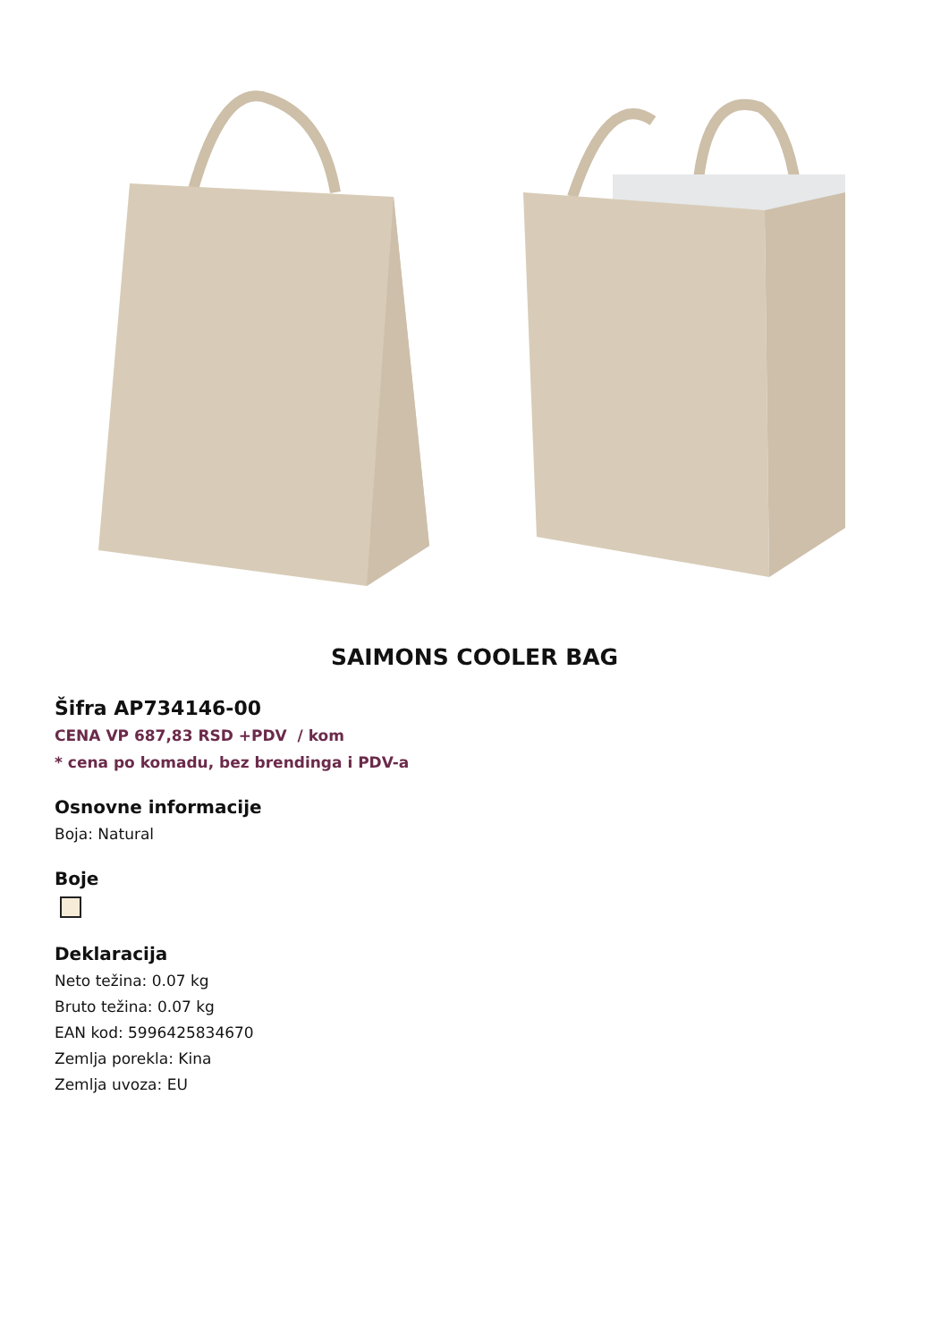SAIMONS COOLER BAG
Šifra AP734146-00
CENA VP 687,83 RSD +PDV / kom
* cena po komadu, bez brendinga i PDV-a
Osnovne informacije
Boja: Natural
Boje
Deklaracija
Neto težina: 0.07 kg
Bruto težina: 0.07 kg
EAN kod: 5996425834670
Zemlja porekla: Kina
Zemlja uvoza: EU